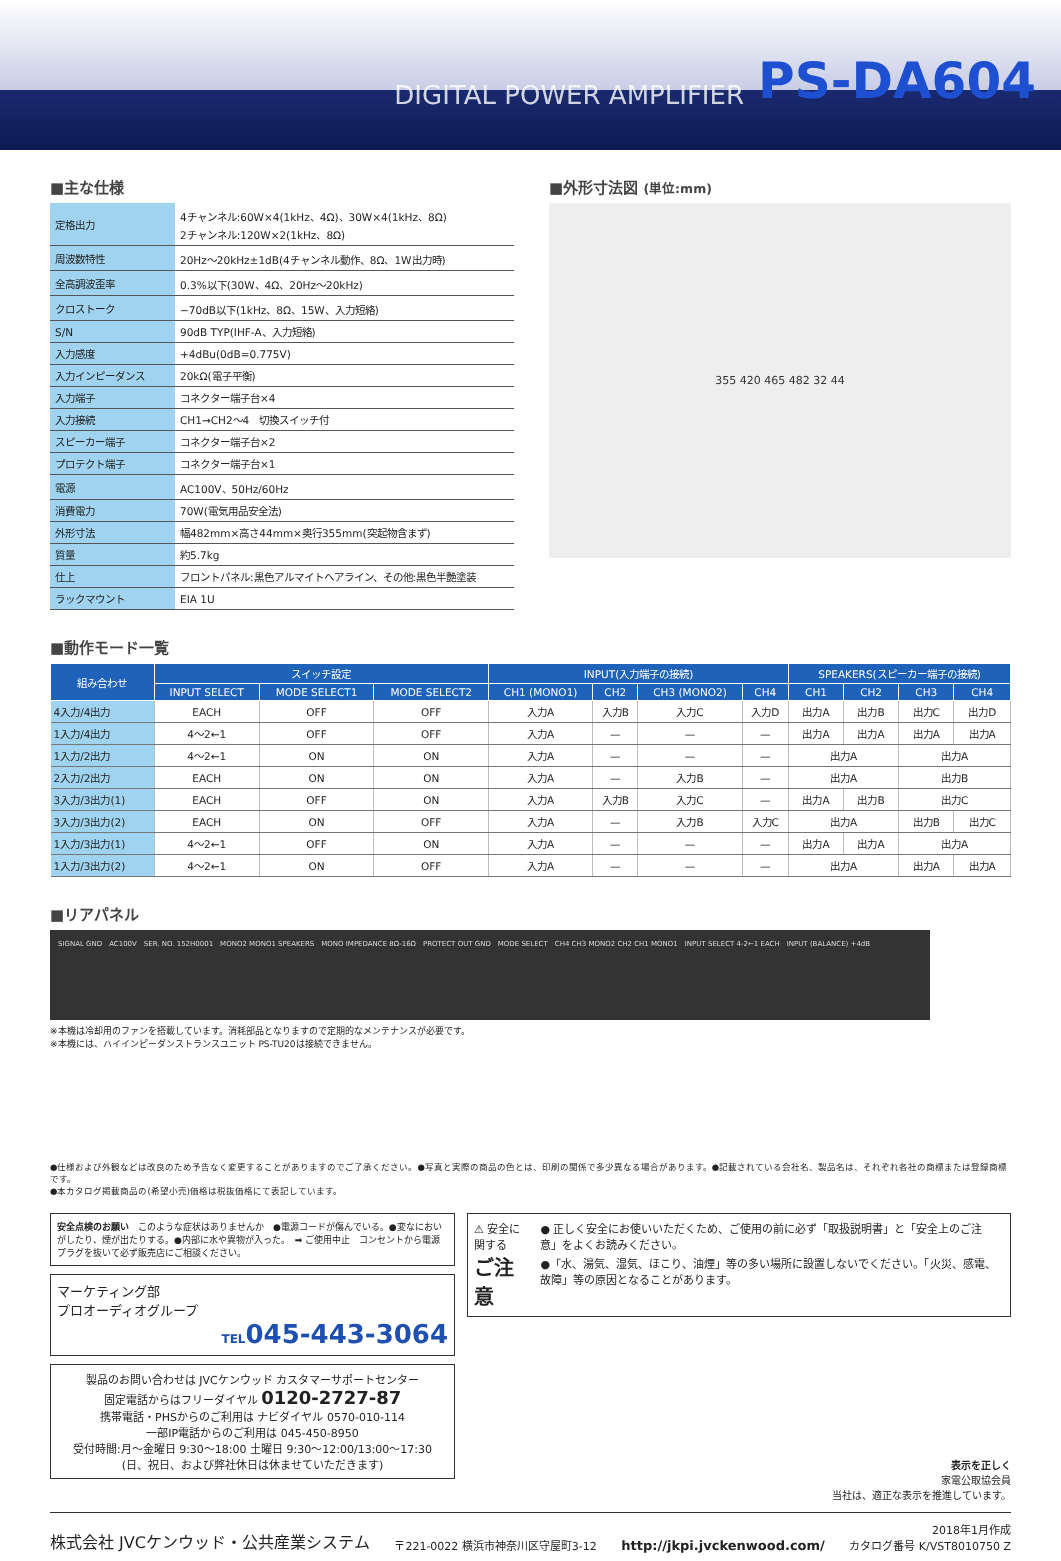DIGITAL POWER AMPLIFIER PS-DA604
■主な仕様
| 定格出力 | 4チャンネル:60W×4(1kHz、4Ω)、30W×4(1kHz、8Ω) 2チャンネル:120W×2(1kHz、8Ω) |
| 周波数特性 | 20Hz〜20kHz±1dB(4チャンネル動作、8Ω、1W出力時) |
| 全高調波歪率 | 0.3%以下(30W、4Ω、20Hz〜20kHz) |
| クロストーク | −70dB以下(1kHz、8Ω、15W、入力短絡) |
| S/N | 90dB TYP(IHF-A、入力短絡) |
| 入力感度 | +4dBu(0dB=0.775V) |
| 入力インピーダンス | 20kΩ(電子平衡) |
| 入力端子 | コネクター端子台×4 |
| 入力接続 | CH1→CH2〜4 切換スイッチ付 |
| スピーカー端子 | コネクター端子台×2 |
| プロテクト端子 | コネクター端子台×1 |
| 電源 | AC100V、50Hz/60Hz |
| 消費電力 | 70W(電気用品安全法) |
| 外形寸法 | 幅482mm×高さ44mm×奥行355mm(突起物含まず) |
| 質量 | 約5.7kg |
| 仕上 | フロントパネル:黒色アルマイトヘアライン、その他:黒色半艶塗装 |
| ラックマウント | EIA 1U |
■外形寸法図 (単位:mm)
355 420 465 482 32 44
■動作モード一覧
| 組み合わせ | スイッチ設定 | | | INPUT(入力端子の接続) | | | | SPEAKERS(スピーカー端子の接続) | | | |
| --- | --- | --- | --- | --- | --- | --- | --- | --- | --- | --- | --- |
| | INPUT SELECT | MODE SELECT1 | MODE SELECT2 | CH1 (MONO1) | CH2 | CH3 (MONO2) | CH4 | CH1 | CH2 | CH3 | CH4 |
| 4入力/4出力 | EACH | OFF | OFF | 入力A | 入力B | 入力C | 入力D | 出力A | 出力B | 出力C | 出力D |
| 1入力/4出力 | 4〜2←1 | OFF | OFF | 入力A | — | — | — | 出力A | 出力A | 出力A | 出力A |
| 1入力/2出力 | 4〜2←1 | ON | ON | 入力A | — | — | — | 出力A | | 出力A | |
| 2入力/2出力 | EACH | ON | ON | 入力A | — | 入力B | — | 出力A | | 出力B | |
| 3入力/3出力(1) | EACH | OFF | ON | 入力A | 入力B | 入力C | — | 出力A | 出力B | 出力C | |
| 3入力/3出力(2) | EACH | ON | OFF | 入力A | — | 入力B | 入力C | 出力A | | 出力B | 出力C |
| 1入力/3出力(1) | 4〜2←1 | OFF | ON | 入力A | — | — | — | 出力A | 出力A | 出力A | |
| 1入力/3出力(2) | 4〜2←1 | ON | OFF | 入力A | — | — | — | 出力A | | 出力A | 出力A |
■リアパネル
SIGNAL GND　AC100V　SER. NO. 152H0001　MONO2 MONO1 SPEAKERS　MONO IMPEDANCE 8Ω-16Ω　PROTECT OUT GND　MODE SELECT　CH4 CH3 MONO2 CH2 CH1 MONO1　INPUT SELECT 4-2←1 EACH　INPUT (BALANCE) +4dB
※本機は冷却用のファンを搭載しています。消耗部品となりますので定期的なメンテナンスが必要です。
※本機には、ハイインピーダンストランスユニット PS-TU20は接続できません。
●仕様および外観などは改良のため予告なく変更することがありますのでご了承ください。●写真と実際の商品の色とは、印刷の関係で多少異なる場合があります。●記載されている会社名、製品名は、それぞれ各社の商標または登録商標です。
●本カタログ掲載商品の(希望小売)価格は税抜価格にて表記しています。
安全点検のお願い　このような症状はありませんか　●電源コードが傷んでいる。●変なにおいがしたり、煙が出たりする。●内部に水や異物が入った。　➡ ご使用中止　コンセントから電源プラグを抜いて必ず販売店にご相談ください。
マーケティング部
プロオーディオグループ
TEL045-443-3064
製品のお問い合わせは JVCケンウッド カスタマーサポートセンター
固定電話からはフリーダイヤル 0120-2727-87
携帯電話・PHSからのご利用は ナビダイヤル 0570-010-114
一部IP電話からのご利用は 045-450-8950
受付時間:月〜金曜日 9:30〜18:00 土曜日 9:30〜12:00/13:00〜17:30
(日、祝日、および弊社休日は休ませていただきます)
⚠ 安全に関する
ご注意
● 正しく安全にお使いいただくため、ご使用の前に必ず「取扱説明書」と「安全上のご注意」をよくお読みください。
●「水、湯気、湿気、ほこり、油煙」等の多い場所に設置しないでください。「火災、感電、故障」等の原因となることがあります。
表示を正しく
家電公取協会員
当社は、適正な表示を推進しています。
株式会社 JVCケンウッド・公共産業システム 〒221-0022 横浜市神奈川区守屋町3-12 http://jkpi.jvckenwood.com/ 2018年1月作成
カタログ番号 K/VST8010750 Z